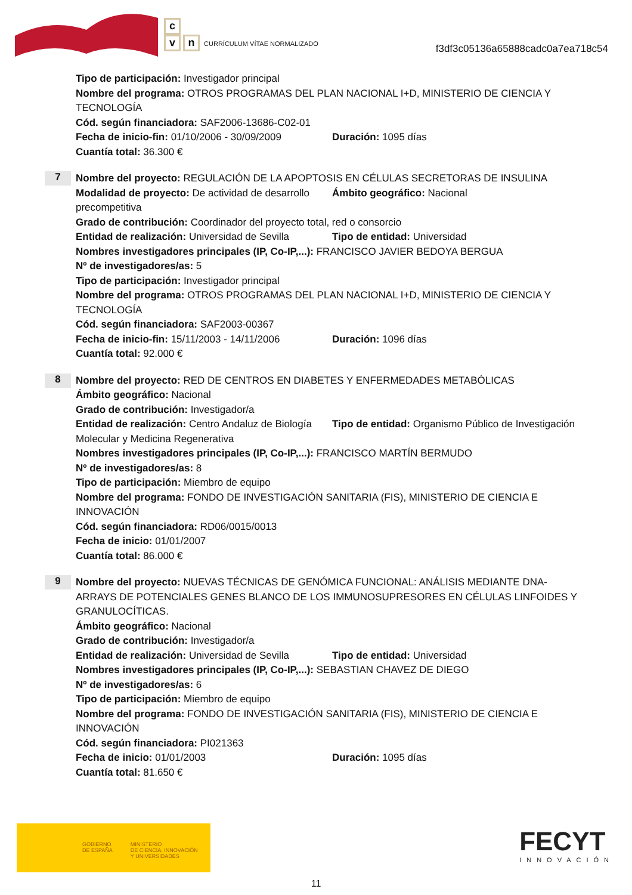c
vn CURRÍCULUM VÍTAE NORMALIZADO
f3df3c05136a65888cadc0a7ea718c54
Tipo de participación: Investigador principal
Nombre del programa: OTROS PROGRAMAS DEL PLAN NACIONAL I+D, MINISTERIO DE CIENCIA Y TECNOLOGÍA
Cód. según financiadora: SAF2006-13686-C02-01
Fecha de inicio-fin: 01/10/2006 - 30/09/2009
Duración: 1095 días
Cuantía total: 36.300 €
7
Nombre del proyecto: REGULACIÓN DE LA APOPTOSIS EN CÉLULAS SECRETORAS DE INSULINA
Modalidad de proyecto: De actividad de desarrollo precompetitiva
Ámbito geográfico: Nacional
Grado de contribución: Coordinador del proyecto total, red o consorcio
Entidad de realización: Universidad de Sevilla
Tipo de entidad: Universidad
Nombres investigadores principales (IP, Co-IP,...): FRANCISCO JAVIER BEDOYA BERGUA
Nº de investigadores/as: 5
Tipo de participación: Investigador principal
Nombre del programa: OTROS PROGRAMAS DEL PLAN NACIONAL I+D, MINISTERIO DE CIENCIA Y TECNOLOGÍA
Cód. según financiadora: SAF2003-00367
Fecha de inicio-fin: 15/11/2003 - 14/11/2006
Duración: 1096 días
Cuantía total: 92.000 €
8
Nombre del proyecto: RED DE CENTROS EN DIABETES Y ENFERMEDADES METABÓLICAS
Ámbito geográfico: Nacional
Grado de contribución: Investigador/a
Entidad de realización: Centro Andaluz de Biología Molecular y Medicina Regenerativa
Tipo de entidad: Organismo Público de Investigación
Nombres investigadores principales (IP, Co-IP,...): FRANCISCO MARTÍN BERMUDO
Nº de investigadores/as: 8
Tipo de participación: Miembro de equipo
Nombre del programa: FONDO DE INVESTIGACIÓN SANITARIA (FIS), MINISTERIO DE CIENCIA E INNOVACIÓN
Cód. según financiadora: RD06/0015/0013
Fecha de inicio: 01/01/2007
Cuantía total: 86.000 €
9
Nombre del proyecto: NUEVAS TÉCNICAS DE GENÓMICA FUNCIONAL: ANÁLISIS MEDIANTE DNA-ARRAYS DE POTENCIALES GENES BLANCO DE LOS IMMUNOSUPRESORES EN CÉLULAS LINFOIDES Y GRANULOCÍTICAS.
Ámbito geográfico: Nacional
Grado de contribución: Investigador/a
Entidad de realización: Universidad de Sevilla
Tipo de entidad: Universidad
Nombres investigadores principales (IP, Co-IP,...): SEBASTIAN CHAVEZ DE DIEGO
Nº de investigadores/as: 6
Tipo de participación: Miembro de equipo
Nombre del programa: FONDO DE INVESTIGACIÓN SANITARIA (FIS), MINISTERIO DE CIENCIA E INNOVACIÓN
Cód. según financiadora: PI021363
Fecha de inicio: 01/01/2003 Duración: 1095 días
Cuantía total: 81.650 €
GOBIERNO
DE ESPAÑA
MINISTERIO
DE CIENCIA, INNOVACIÓN
Y UNIVERSIDADES
FECYT
INNOVACIÓN
11